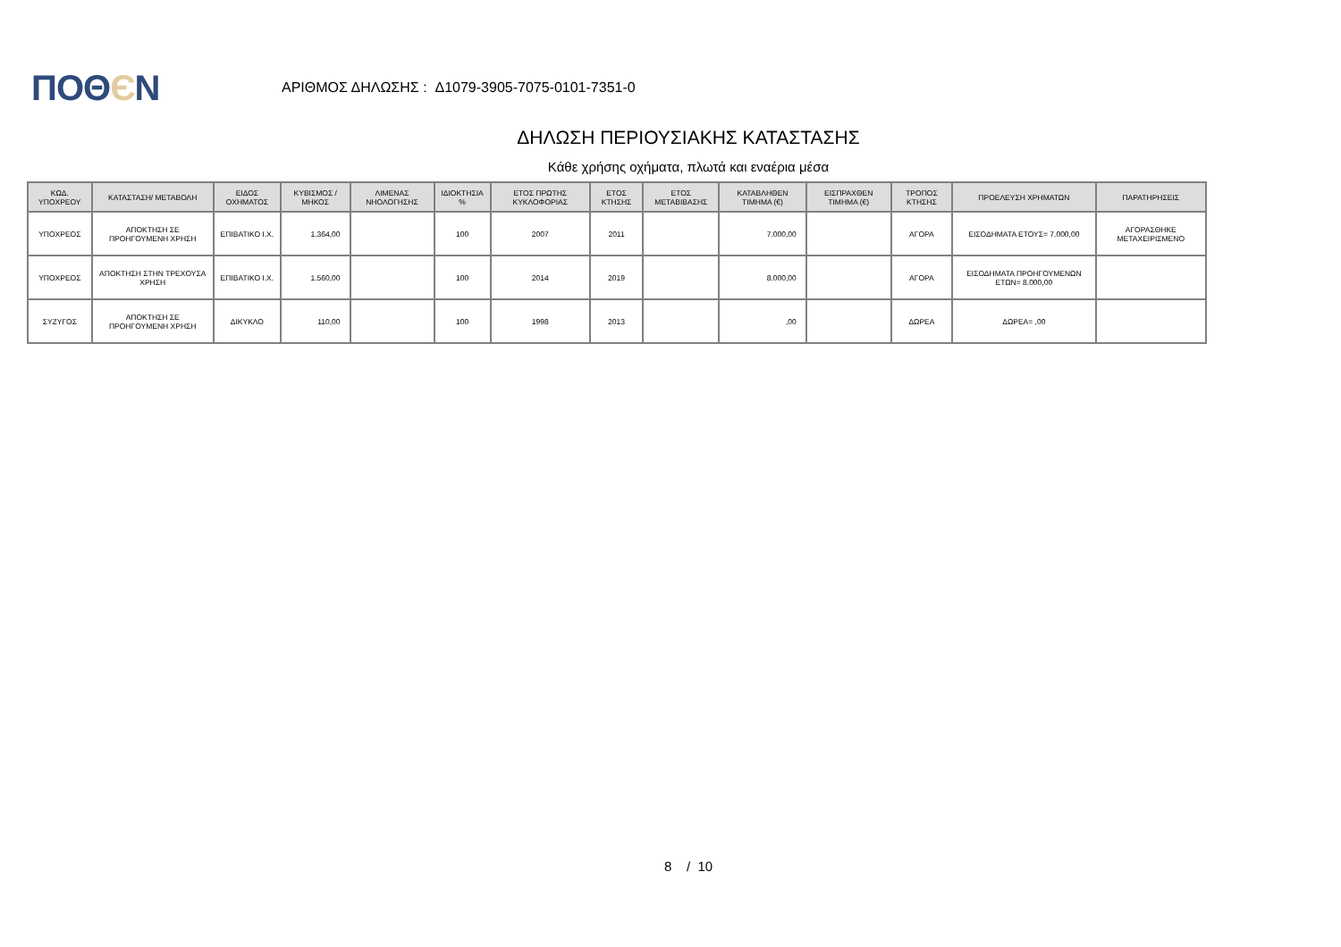ΠΟΘЄΝ
ΑΡΙΘΜΟΣ ΔΗΛΩΣΗΣ : Δ1079-3905-7075-0101-7351-0
ΔΗΛΩΣΗ ΠΕΡΙΟΥΣΙΑΚΗΣ ΚΑΤΑΣΤΑΣΗΣ
Κάθε χρήσης οχήματα, πλωτά και εναέρια μέσα
| ΚΩΔ. ΥΠΟΧΡΕΟΥ | ΚΑΤΑΣΤΑΣΗ/ ΜΕΤΑΒΟΛΗ | ΕΙΔΟΣ ΟΧΗΜΑΤΟΣ | ΚΥΒΙΣΜΟΣ / ΜΗΚΟΣ | ΛΙΜΕΝΑΣ ΝΗΟΛΟΓΗΣΗΣ | ΙΔΙΟΚΤΗΣΙΑ % | ΕΤΟΣ ΠΡΩΤΗΣ ΚΥΚΛΟΦΟΡΙΑΣ | ΕΤΟΣ ΚΤΗΣΗΣ | ΕΤΟΣ ΜΕΤΑΒΙΒΑΣΗΣ | ΚΑΤΑΒΛΗΘΕΝ ΤΙΜΗΜΑ (€) | ΕΙΣΠΡΑΧΘΕΝ ΤΙΜΗΜΑ (€) | ΤΡΟΠΟΣ ΚΤΗΣΗΣ | ΠΡΟΕΛΕΥΣΗ ΧΡΗΜΑΤΩΝ | ΠΑΡΑΤΗΡΗΣΕΙΣ |
| --- | --- | --- | --- | --- | --- | --- | --- | --- | --- | --- | --- | --- | --- |
| ΥΠΟΧΡΕΟΣ | ΑΠΟΚΤΗΣΗ ΣΕ ΠΡΟΗΓΟΥΜΕΝΗ ΧΡΗΣΗ | ΕΠΙΒΑΤΙΚΟ Ι.Χ. | 1.364,00 | | 100 | 2007 | 2011 | | 7.000,00 | | ΑΓΟΡΑ | ΕΙΣΟΔΗΜΑΤΑ ΕΤΟΥΣ= 7.000,00 | ΑΓΟΡΑΣΘΗΚΕ ΜΕΤΑΧΕΙΡΙΣΜΕΝΟ |
| ΥΠΟΧΡΕΟΣ | ΑΠΟΚΤΗΣΗ ΣΤΗΝ ΤΡΕΧΟΥΣΑ ΧΡΗΣΗ | ΕΠΙΒΑΤΙΚΟ Ι.Χ. | 1.560,00 | | 100 | 2014 | 2019 | | 8.000,00 | | ΑΓΟΡΑ | ΕΙΣΟΔΗΜΑΤΑ ΠΡΟΗΓΟΥΜΕΝΩΝ ΕΤΩΝ= 8.000,00 | |
| ΣΥΖΥΓΟΣ | ΑΠΟΚΤΗΣΗ ΣΕ ΠΡΟΗΓΟΥΜΕΝΗ ΧΡΗΣΗ | ΔΙΚΥΚΛΟ | 110,00 | | 100 | 1998 | 2013 | | ,00 | | ΔΩΡΕΑ | ΔΩΡΕΑ= ,00 | |
8 / 10